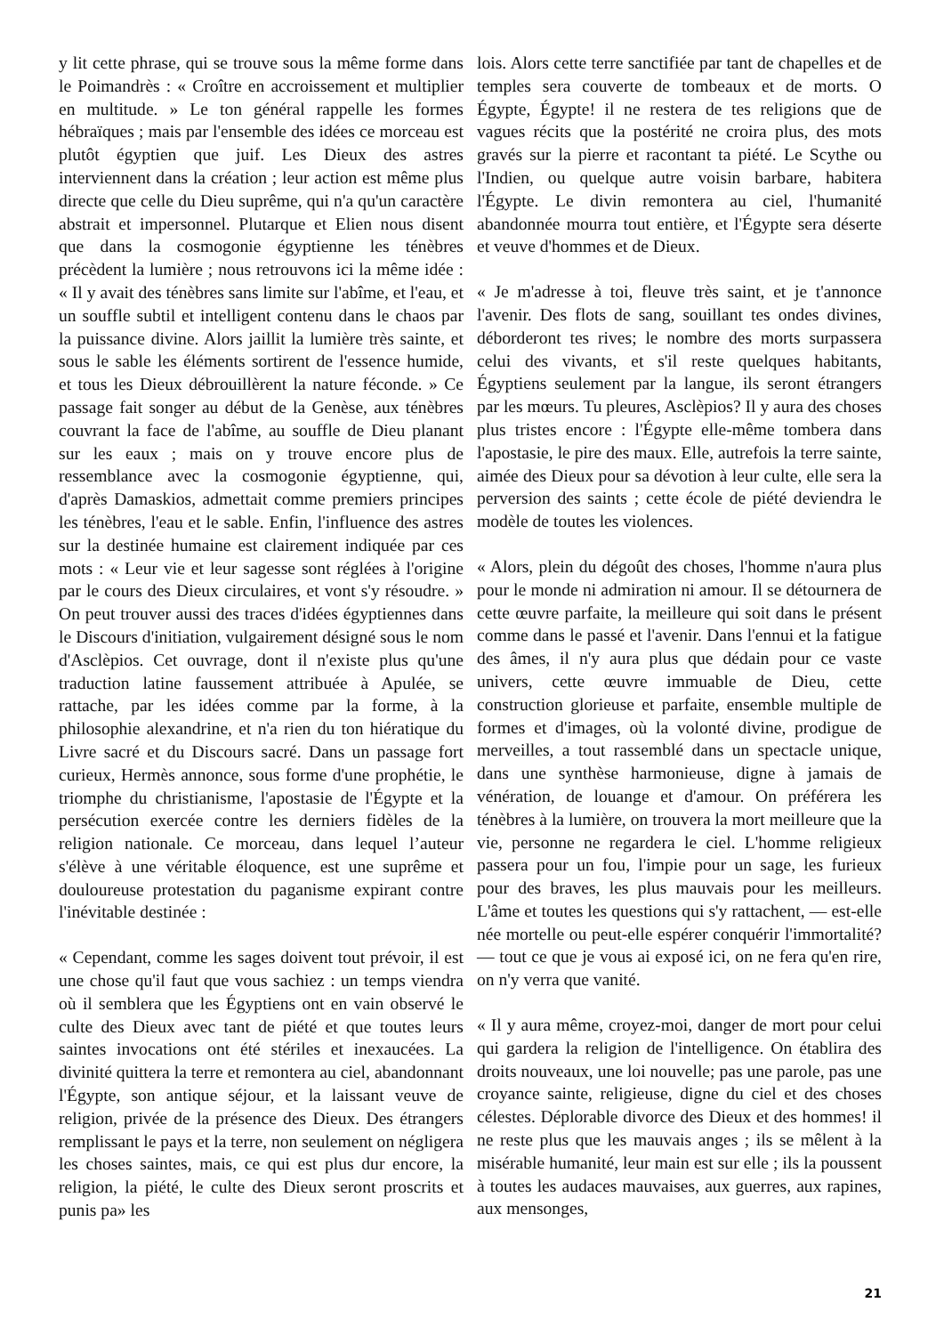y lit cette phrase, qui se trouve sous la même forme dans le Poimandrès : « Croître en accroissement et multiplier en multitude. » Le ton général rappelle les formes hébraïques ; mais par l'ensemble des idées ce morceau est plutôt égyptien que juif. Les Dieux des astres interviennent dans la création ; leur action est même plus directe que celle du Dieu suprême, qui n'a qu'un caractère abstrait et impersonnel. Plutarque et Elien nous disent que dans la cosmogonie égyptienne les ténèbres précèdent la lumière ; nous retrouvons ici la même idée : « Il y avait des ténèbres sans limite sur l'abîme, et l'eau, et un souffle subtil et intelligent contenu dans le chaos par la puissance divine. Alors jaillit la lumière très sainte, et sous le sable les éléments sortirent de l'essence humide, et tous les Dieux débrouillèrent la nature féconde. » Ce passage fait songer au début de la Genèse, aux ténèbres couvrant la face de l'abîme, au souffle de Dieu planant sur les eaux ; mais on y trouve encore plus de ressemblance avec la cosmogonie égyptienne, qui, d'après Damaskios, admettait comme premiers principes les ténèbres, l'eau et le sable. Enfin, l'influence des astres sur la destinée humaine est clairement indiquée par ces mots : « Leur vie et leur sagesse sont réglées à l'origine par le cours des Dieux circulaires, et vont s'y résoudre. » On peut trouver aussi des traces d'idées égyptiennes dans le Discours d'initiation, vulgairement désigné sous le nom d'Asclèpios. Cet ouvrage, dont il n'existe plus qu'une traduction latine faussement attribuée à Apulée, se rattache, par les idées comme par la forme, à la philosophie alexandrine, et n'a rien du ton hiératique du Livre sacré et du Discours sacré. Dans un passage fort curieux, Hermès annonce, sous forme d'une prophétie, le triomphe du christianisme, l'apostasie de l'Égypte et la persécution exercée contre les derniers fidèles de la religion nationale. Ce morceau, dans lequel l’auteur s'élève à une véritable éloquence, est une suprême et douloureuse protestation du paganisme expirant contre l'inévitable destinée :
« Cependant, comme les sages doivent tout prévoir, il est une chose qu'il faut que vous sachiez : un temps viendra où il semblera que les Égyptiens ont en vain observé le culte des Dieux avec tant de piété et que toutes leurs saintes invocations ont été stériles et inexaucées. La divinité quittera la terre et remontera au ciel, abandonnant l'Égypte, son antique séjour, et la laissant veuve de religion, privée de la présence des Dieux. Des étrangers remplissant le pays et la terre, non seulement on négligera les choses saintes, mais, ce qui est plus dur encore, la religion, la piété, le culte des Dieux seront proscrits et punis pa» les
lois. Alors cette terre sanctifiée par tant de chapelles et de temples sera couverte de tombeaux et de morts. O Égypte, Égypte! il ne restera de tes religions que de vagues récits que la postérité ne croira plus, des mots gravés sur la pierre et racontant ta piété. Le Scythe ou l'Indien, ou quelque autre voisin barbare, habitera l'Égypte. Le divin remontera au ciel, l'humanité abandonnée mourra tout entière, et l'Égypte sera déserte et veuve d'hommes et de Dieux.
« Je m'adresse à toi, fleuve très saint, et je t'annonce l'avenir. Des flots de sang, souillant tes ondes divines, déborderont tes rives; le nombre des morts surpassera celui des vivants, et s'il reste quelques habitants, Égyptiens seulement par la langue, ils seront étrangers par les mœurs. Tu pleures, Asclèpios? Il y aura des choses plus tristes encore : l'Égypte elle-même tombera dans l'apostasie, le pire des maux. Elle, autrefois la terre sainte, aimée des Dieux pour sa dévotion à leur culte, elle sera la perversion des saints ; cette école de piété deviendra le modèle de toutes les violences.
« Alors, plein du dégoût des choses, l'homme n'aura plus pour le monde ni admiration ni amour. Il se détournera de cette œuvre parfaite, la meilleure qui soit dans le présent comme dans le passé et l'avenir. Dans l'ennui et la fatigue des âmes, il n'y aura plus que dédain pour ce vaste univers, cette œuvre immuable de Dieu, cette construction glorieuse et parfaite, ensemble multiple de formes et d'images, où la volonté divine, prodigue de merveilles, a tout rassemblé dans un spectacle unique, dans une synthèse harmonieuse, digne à jamais de vénération, de louange et d'amour. On préférera les ténèbres à la lumière, on trouvera la mort meilleure que la vie, personne ne regardera le ciel. L'homme religieux passera pour un fou, l'impie pour un sage, les furieux pour des braves, les plus mauvais pour les meilleurs. L'âme et toutes les questions qui s'y rattachent, — est-elle née mortelle ou peut-elle espérer conquérir l'immortalité? — tout ce que je vous ai exposé ici, on ne fera qu'en rire, on n'y verra que vanité.
« Il y aura même, croyez-moi, danger de mort pour celui qui gardera la religion de l'intelligence. On établira des droits nouveaux, une loi nouvelle; pas une parole, pas une croyance sainte, religieuse, digne du ciel et des choses célestes. Déplorable divorce des Dieux et des hommes! il ne reste plus que les mauvais anges ; ils se mêlent à la misérable humanité, leur main est sur elle ; ils la poussent à toutes les audaces mauvaises, aux guerres, aux rapines, aux mensonges,
21